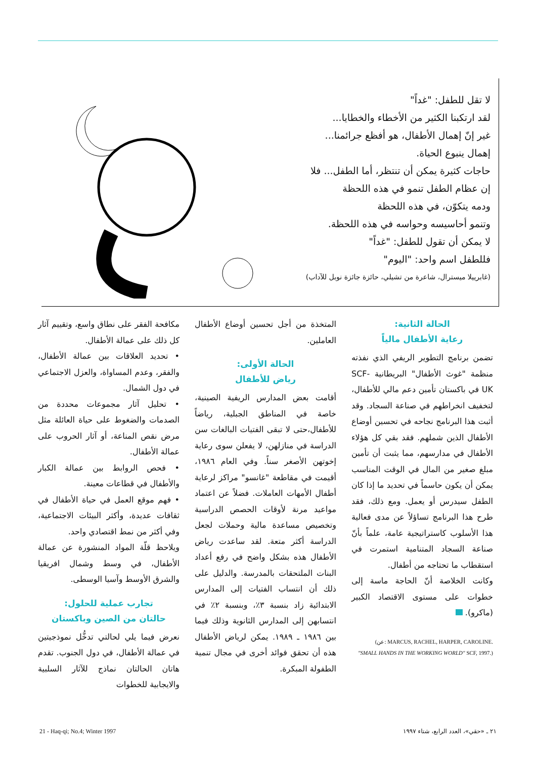لا تقل للطفل: "غداً"
لقد ارتكبنا الكثير من الأخطاء والخطايا...
غير إنّ إهمال الأطفال، هو أفظع جرائمنا...
إهمال ينبوع الحياة.
حاجات كثيرة يمكن أن تنتظر، أما الطفل... فلا
إن عظام الطفل تنمو في هذه اللحظة
ودمه يتكوّن، في هذه اللحظة
وتنمو أحاسيسه وحواسه في هذه اللحظة.
لا يمكن أن تقول للطفل: "غداً"
فللطفل اسم واحد: "اليوم"
(غابرييلا ميسترال، شاعرة من تشيلي، حائزة جائزة نوبل للآداب)
مكافحة الفقر على نطاق واسع، وتقييم آثار كل ذلك على عمالة الأطفال.
• تحديد العلاقات بين عمالة الأطفال، والفقر، وعدم المساواة، والعزل الاجتماعي في دول الشمال.
• تحليل آثار مجموعات محددة من الصدمات والضغوط على حياة العائلة مثل مرض نقص المناعة، أو آثار الحروب على عمالة الأطفال.
• فحص الروابط بين عمالة الكبار والأطفال في قطاعات معينة.
• فهم موقع العمل في حياة الأطفال في ثقافات عديدة، وأكثر البيئات الاجتماعية، وفي أكثر من نمط اقتصادي واحد.
ويلاحظ قلّة المواد المنشورة عن عمالة الأطفال، في وسط وشمال افريقيا والشرق الأوسط وآسيا الوسطى.
تجارب عملية للحلول:
حالتان من الصين وباكستان
نعرض فيما يلي لحالتي تدخُّل نموذجيتين في عمالة الأطفال، في دول الجنوب. تقدم هاتان الحالتان نماذج للآثار السلبية والايجابية للخطوات
المتخذة من أجل تحسين أوضاع الأطفال العاملين.
الحالة الأولى:
رياض للأطفال
أقامت بعض المدارس الريفية الصينية، خاصة في المناطق الجبلية، رياضاً للأطفال،حتى لا تبقى الفتيات البالغات سن الدراسة في منازلهن، لا يفعلن سوى رعاية إخوتهن الأصغر سناً. وفي العام ١٩٨٦، أقيمت في مقاطعة "غانسو" مراكز لرعاية أطفال الأمهات العاملات. فضلاً عن اعتماد مواعيد مرنة لأوقات الحصص الدراسية وتخصيص مساعدة مالية وحملات لجعل الدراسة أكثر متعة. لقد ساعدت رياض الأطفال هذه بشكل واضح في رفع أعداد البنات الملتحقات بالمدرسة. والدليل على ذلك أن انتساب الفتيات إلى المدارس الابتدائية زاد بنسبة ٣٪، وبنسبة ٢٪ في انتسابهن إلى المدارس الثانوية وذلك فيما بين ١٩٨٦ ـ ١٩٨٩. يمكن لرياض الأطفال هذه أن تحقق فوائد أخرى في مجال تنمية الطفولة المبكرة.
الحالة الثانية:
رعاية الأطفال مالياً
تضمن برنامج التطوير الريفي الذي نفذته منظمة "غوث الأطفال" البريطانية SCF-UK في باكستان تأمين دعم مالي للأطفال، لتخفيف انخراطهم في صناعة السجاد. وقد أثبت هذا البرنامج نجاحه في تحسين أوضاع الأطفال الذين شملهم. فقد بقي كل هؤلاء الأطفال في مدارسهم، مما يثبت أن تأمين مبلغ صغير من المال في الوقت المناسب يمكن أن يكون حاسماً في تحديد ما إذا كان الطفل سيدرس أو يعمل. ومع ذلك، فقد طرح هذا البرنامج تساؤلاً عن مدى فعالية هذا الأسلوب كاستراتيجية عامة، علماً بأنّ صناعة السجاد المتنامية استمرت في استقطاب ما تحتاجه من أطفال.
وكانت الخلاصة أنّ الحاجة ماسة إلى خطوات على مستوى الاقتصاد الكبير (ماكرو).
(عن: MARCUS, RACHEL, HARPER, CAROLINE.
"SMALL HANDS IN THE WORKING WORLD" SCF, 1997.)
21 - Haq-qi; No.4; Winter 1997
٢١ ـ «حقي»، العدد الرابع، شتاء ١٩٩٧